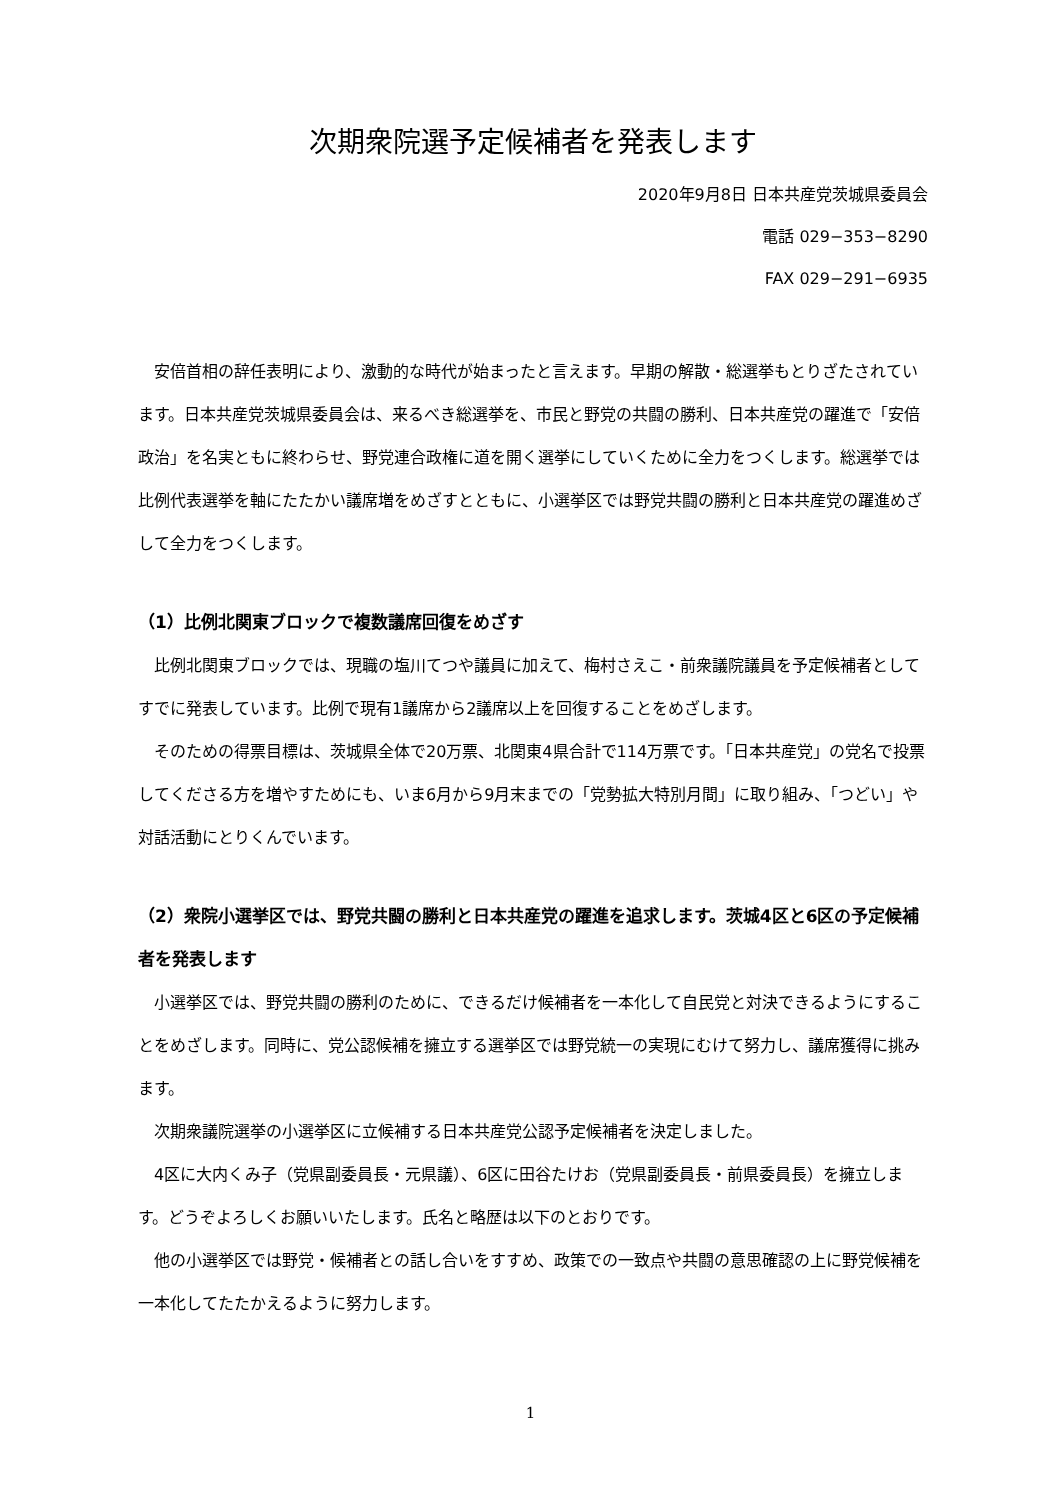次期衆院選予定候補者を発表します
2020年9月8日 日本共産党茨城県委員会
電話 029−353−8290
FAX 029−291−6935
　安倍首相の辞任表明により、激動的な時代が始まったと言えます。早期の解散・総選挙もとりざたされています。日本共産党茨城県委員会は、来るべき総選挙を、市民と野党の共闘の勝利、日本共産党の躍進で「安倍政治」を名実ともに終わらせ、野党連合政権に道を開く選挙にしていくために全力をつくします。総選挙では比例代表選挙を軸にたたかい議席増をめざすとともに、小選挙区では野党共闘の勝利と日本共産党の躍進めざして全力をつくします。
（1）比例北関東ブロックで複数議席回復をめざす
　比例北関東ブロックでは、現職の塩川てつや議員に加えて、梅村さえこ・前衆議院議員を予定候補者としてすでに発表しています。比例で現有1議席から2議席以上を回復することをめざします。
　そのための得票目標は、茨城県全体で20万票、北関東4県合計で114万票です。「日本共産党」の党名で投票してくださる方を増やすためにも、いま6月から9月末までの「党勢拡大特別月間」に取り組み、「つどい」や対話活動にとりくんでいます。
（2）衆院小選挙区では、野党共闘の勝利と日本共産党の躍進を追求します。茨城4区と6区の予定候補者を発表します
　小選挙区では、野党共闘の勝利のために、できるだけ候補者を一本化して自民党と対決できるようにすることをめざします。同時に、党公認候補を擁立する選挙区では野党統一の実現にむけて努力し、議席獲得に挑みます。
　次期衆議院選挙の小選挙区に立候補する日本共産党公認予定候補者を決定しました。
　4区に大内くみ子（党県副委員長・元県議）、6区に田谷たけお（党県副委員長・前県委員長）を擁立します。どうぞよろしくお願いいたします。氏名と略歴は以下のとおりです。
　他の小選挙区では野党・候補者との話し合いをすすめ、政策での一致点や共闘の意思確認の上に野党候補を一本化してたたかえるように努力します。
1